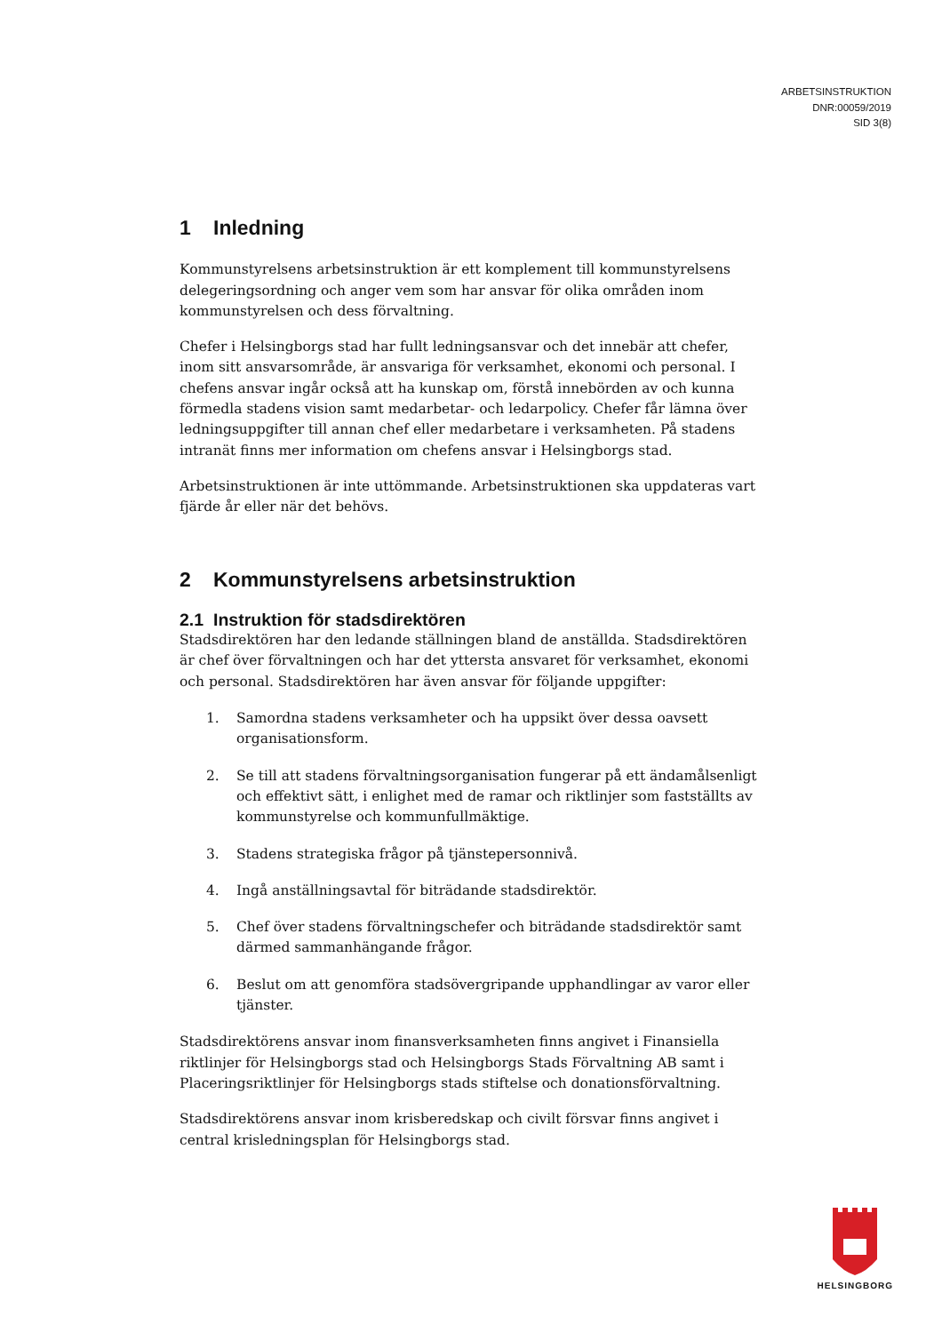ARBETSINSTRUKTION
DNR:00059/2019
SID 3(8)
1 Inledning
Kommunstyrelsens arbetsinstruktion är ett komplement till kommunstyrelsens delegeringsordning och anger vem som har ansvar för olika områden inom kommunstyrelsen och dess förvaltning.
Chefer i Helsingborgs stad har fullt ledningsansvar och det innebär att chefer, inom sitt ansvarsområde, är ansvariga för verksamhet, ekonomi och personal. I chefens ansvar ingår också att ha kunskap om, förstå innebörden av och kunna förmedla stadens vision samt medarbetar- och ledarpolicy. Chefer får lämna över ledningsuppgifter till annan chef eller medarbetare i verksamheten. På stadens intranät finns mer information om chefens ansvar i Helsingborgs stad.
Arbetsinstruktionen är inte uttömmande. Arbetsinstruktionen ska uppdateras vart fjärde år eller när det behövs.
2 Kommunstyrelsens arbetsinstruktion
2.1 Instruktion för stadsdirektören
Stadsdirektören har den ledande ställningen bland de anställda. Stadsdirektören är chef över förvaltningen och har det yttersta ansvaret för verksamhet, ekonomi och personal. Stadsdirektören har även ansvar för följande uppgifter:
1. Samordna stadens verksamheter och ha uppsikt över dessa oavsett organisationsform.
2. Se till att stadens förvaltningsorganisation fungerar på ett ändamålsenligt och effektivt sätt, i enlighet med de ramar och riktlinjer som fastställts av kommunstyrelse och kommunfullmäktige.
3. Stadens strategiska frågor på tjänstepersonnivå.
4. Ingå anställningsavtal för biträdande stadsdirektör.
5. Chef över stadens förvaltningschefer och biträdande stadsdirektör samt därmed sammanhängande frågor.
6. Beslut om att genomföra stadsövergripande upphandlingar av varor eller tjänster.
Stadsdirektörens ansvar inom finansverksamheten finns angivet i Finansiella riktlinjer för Helsingborgs stad och Helsingborgs Stads Förvaltning AB samt i Placeringsriktlinjer för Helsingborgs stads stiftelse och donationsförvaltning.
Stadsdirektörens ansvar inom krisberedskap och civilt försvar finns angivet i central krisledningsplan för Helsingborgs stad.
HELSINGBORG